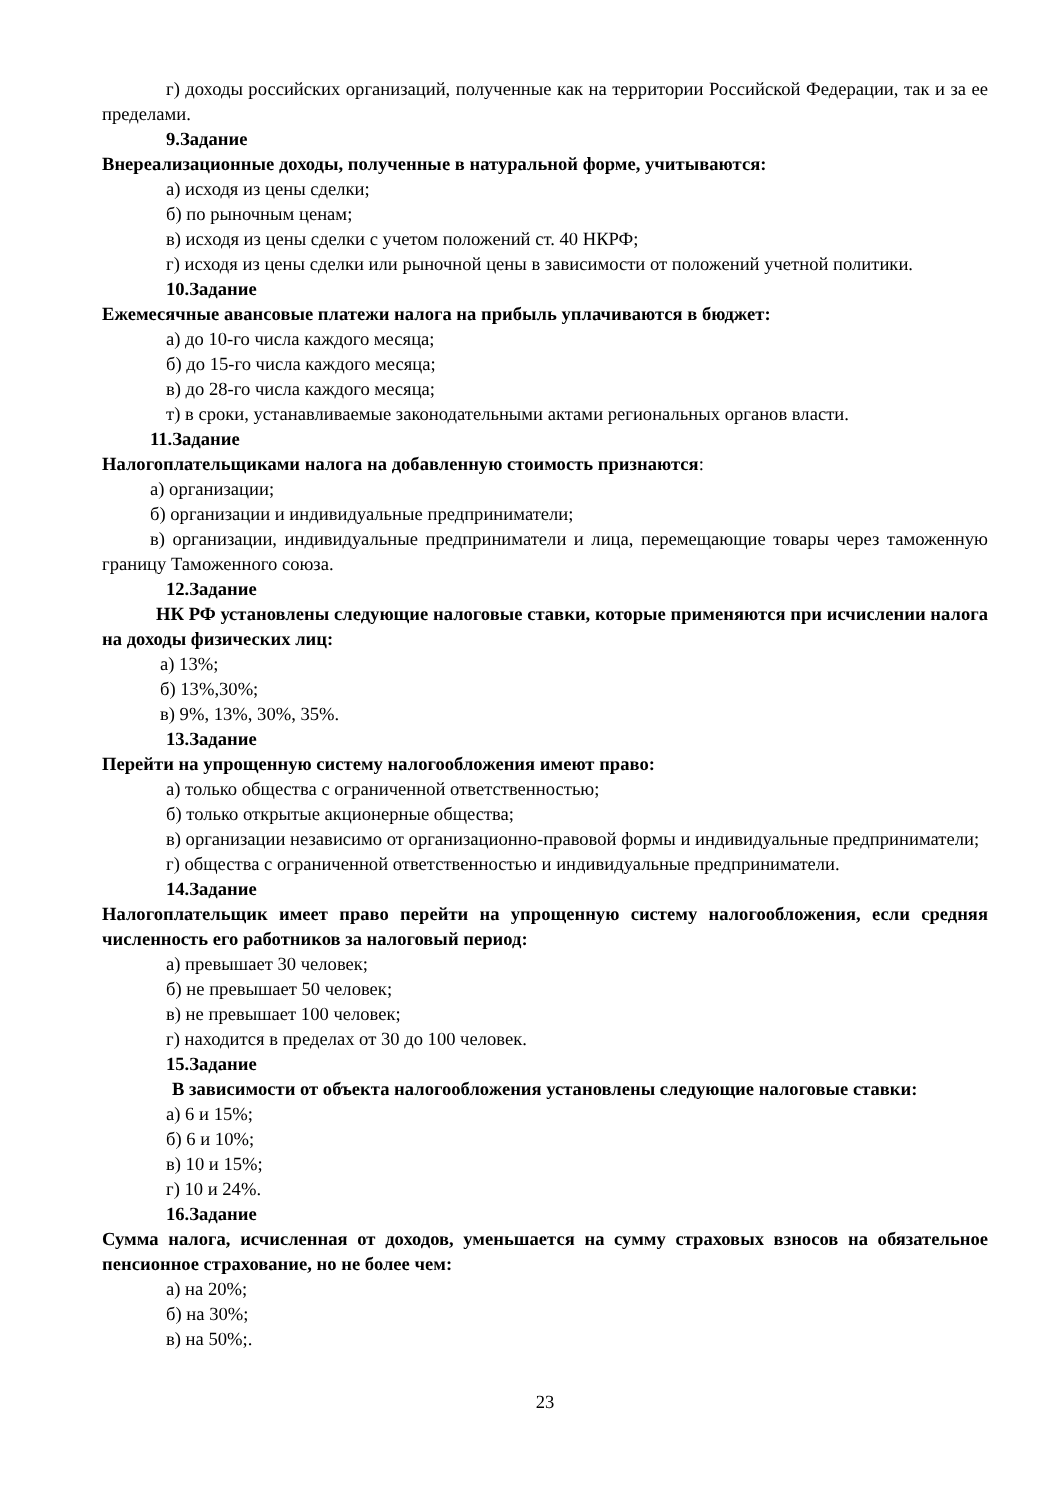г) доходы российских организаций, полученные как на территории Российской Федерации, так и за ее пределами.
9.Задание
Внереализационные доходы, полученные в натуральной форме, учитываются:
а) исходя из цены сделки;
б) по рыночным ценам;
в) исходя из цены сделки с учетом положений ст. 40 НКРФ;
г) исходя из цены сделки или рыночной цены в зависимости от положений учетной политики.
10.Задание
Ежемесячные авансовые платежи налога на прибыль уплачиваются в бюджет:
а) до 10-го числа каждого месяца;
б) до 15-го числа каждого месяца;
в) до 28-го числа каждого месяца;
т) в сроки, устанавливаемые законодательными актами региональных органов власти.
11.Задание
Налогоплательщиками налога на добавленную стоимость признаются:
а) организации;
б) организации и индивидуальные предприниматели;
в) организации, индивидуальные предприниматели и лица, перемещающие товары через таможенную границу Таможенного союза.
12.Задание
НК РФ установлены следующие налоговые ставки, которые применяются при исчислении налога на доходы физических лиц:
а) 13%;
б) 13%,30%;
в) 9%, 13%, 30%, 35%.
13.Задание
Перейти на упрощенную систему налогообложения имеют право:
а) только общества с ограниченной ответственностью;
б) только открытые акционерные общества;
в) организации независимо от организационно-правовой формы и индивидуальные предприниматели;
г) общества с ограниченной ответственностью и индивидуальные предприниматели.
14.Задание
Налогоплательщик имеет право перейти на упрощенную систему налогообложения, если средняя численность его работников за налоговый период:
а) превышает 30 человек;
б) не превышает 50 человек;
в) не превышает 100 человек;
г) находится в пределах от 30 до 100 человек.
15.Задание
В зависимости от объекта налогообложения установлены следующие налоговые ставки:
а) 6 и 15%;
б) 6 и 10%;
в) 10 и 15%;
г) 10 и 24%.
16.Задание
Сумма налога, исчисленная от доходов, уменьшается на сумму страховых взносов на обязательное пенсионное страхование, но не более чем:
а) на 20%;
б) на 30%;
в) на 50%;.
23